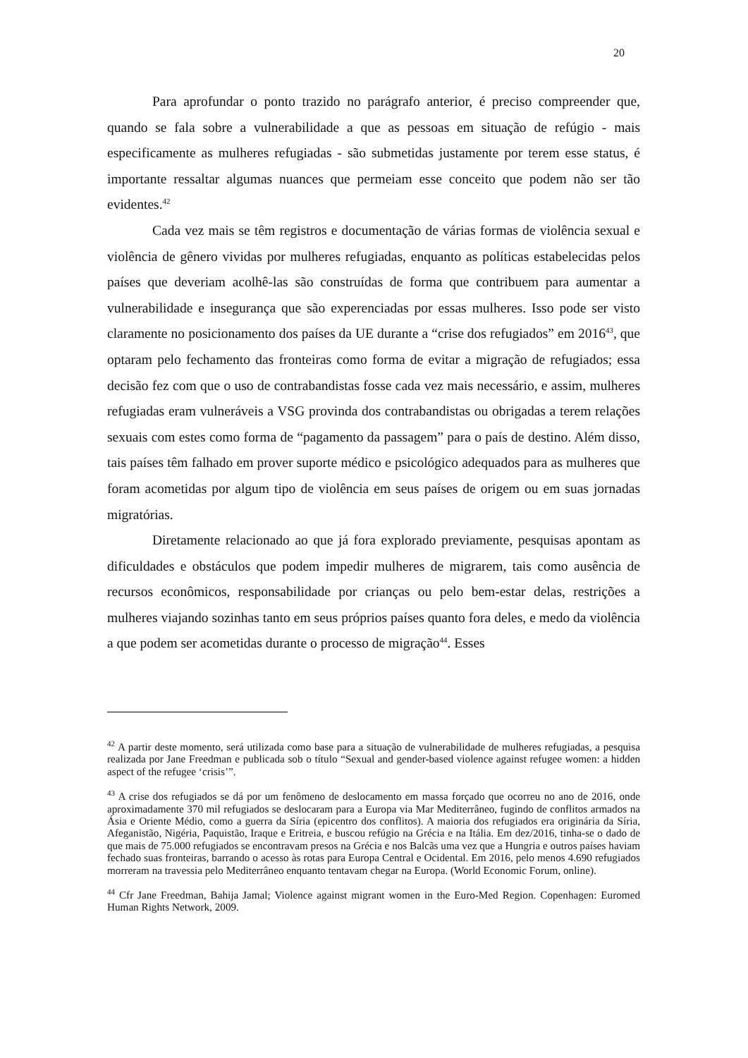20
Para aprofundar o ponto trazido no parágrafo anterior, é preciso compreender que, quando se fala sobre a vulnerabilidade a que as pessoas em situação de refúgio - mais especificamente as mulheres refugiadas - são submetidas justamente por terem esse status, é importante ressaltar algumas nuances que permeiam esse conceito que podem não ser tão evidentes.<sup>42</sup>
Cada vez mais se têm registros e documentação de várias formas de violência sexual e violência de gênero vividas por mulheres refugiadas, enquanto as políticas estabelecidas pelos países que deveriam acolhê-las são construídas de forma que contribuem para aumentar a vulnerabilidade e insegurança que são experenciadas por essas mulheres. Isso pode ser visto claramente no posicionamento dos países da UE durante a “crise dos refugiados” em 2016<sup>43</sup>, que optaram pelo fechamento das fronteiras como forma de evitar a migração de refugiados; essa decisão fez com que o uso de contrabandistas fosse cada vez mais necessário, e assim, mulheres refugiadas eram vulneráveis a VSG provinda dos contrabandistas ou obrigadas a terem relações sexuais com estes como forma de “pagamento da passagem” para o país de destino. Além disso, tais países têm falhado em prover suporte médico e psicológico adequados para as mulheres que foram acometidas por algum tipo de violência em seus países de origem ou em suas jornadas migratórias.
Diretamente relacionado ao que já fora explorado previamente, pesquisas apontam as dificuldades e obstáculos que podem impedir mulheres de migrarem, tais como ausência de recursos econômicos, responsabilidade por crianças ou pelo bem-estar delas, restrições a mulheres viajando sozinhas tanto em seus próprios países quanto fora deles, e medo da violência a que podem ser acometidas durante o processo de migração<sup>44</sup>. Esses
<sup>42</sup> A partir deste momento, será utilizada como base para a situação de vulnerabilidade de mulheres refugiadas, a pesquisa realizada por Jane Freedman e publicada sob o título “Sexual and gender-based violence against refugee women: a hidden aspect of the refugee ‘crisis’”.
<sup>43</sup> A crise dos refugiados se dá por um fenômeno de deslocamento em massa forçado que ocorreu no ano de 2016, onde aproximadamente 370 mil refugiados se deslocaram para a Europa via Mar Mediterrâneo, fugindo de conflitos armados na Ásia e Oriente Médio, como a guerra da Síria (epicentro dos conflitos). A maioria dos refugiados era originária da Síria, Afeganistão, Nigéria, Paquistão, Iraque e Eritreia, e buscou refúgio na Grécia e na Itália. Em dez/2016, tinha-se o dado de que mais de 75.000 refugiados se encontravam presos na Grécia e nos Balcãs uma vez que a Hungria e outros países haviam fechado suas fronteiras, barrando o acesso às rotas para Europa Central e Ocidental. Em 2016, pelo menos 4.690 refugiados morreram na travessia pelo Mediterrâneo enquanto tentavam chegar na Europa. (World Economic Forum, online).
<sup>44</sup> Cfr Jane Freedman, Bahija Jamal; Violence against migrant women in the Euro-Med Region. Copenhagen: Euromed Human Rights Network, 2009.